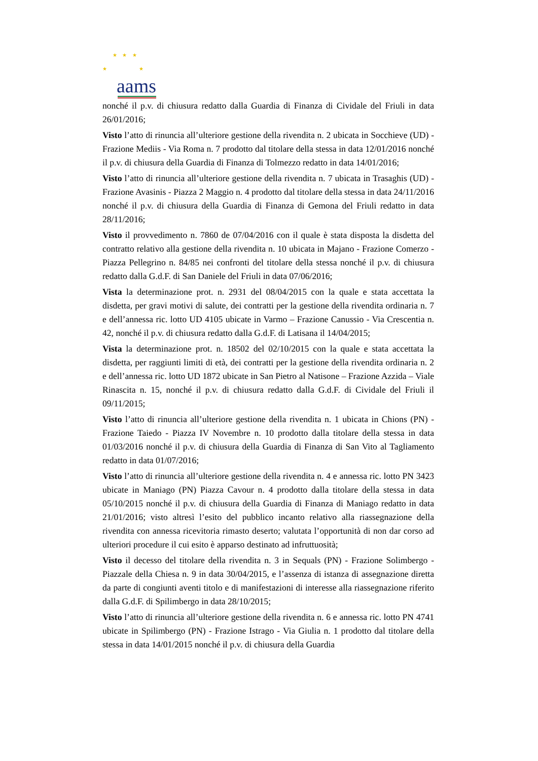★ ★ ★
★ ★
aams
nonché il p.v. di chiusura redatto dalla Guardia di Finanza di Cividale del Friuli in data 26/01/2016;
Visto l’atto di rinuncia all’ulteriore gestione della rivendita n. 2 ubicata in Socchieve (UD) - Frazione Mediis - Via Roma n. 7 prodotto dal titolare della stessa in data 12/01/2016 nonché il p.v. di chiusura della Guardia di Finanza di Tolmezzo redatto in data 14/01/2016;
Visto l’atto di rinuncia all’ulteriore gestione della rivendita n. 7 ubicata in Trasaghis (UD) - Frazione Avasinis - Piazza 2 Maggio n. 4 prodotto dal titolare della stessa in data 24/11/2016 nonché il p.v. di chiusura della Guardia di Finanza di Gemona del Friuli redatto in data 28/11/2016;
Visto il provvedimento n. 7860 de 07/04/2016 con il quale è stata disposta la disdetta del contratto relativo alla gestione della rivendita n. 10 ubicata in Majano - Frazione Comerzo - Piazza Pellegrino n. 84/85 nei confronti del titolare della stessa nonché il p.v. di chiusura redatto dalla G.d.F. di San Daniele del Friuli in data 07/06/2016;
Vista la determinazione prot. n. 2931 del 08/04/2015 con la quale e stata accettata la disdetta, per gravi motivi di salute, dei contratti per la gestione della rivendita ordinaria n. 7 e dell’annessa ric. lotto UD 4105 ubicate in Varmo – Frazione Canussio - Via Crescentia n. 42, nonché il p.v. di chiusura redatto dalla G.d.F. di Latisana il 14/04/2015;
Vista la determinazione prot. n. 18502 del 02/10/2015 con la quale e stata accettata la disdetta, per raggiunti limiti di età, dei contratti per la gestione della rivendita ordinaria n. 2 e dell’annessa ric. lotto UD 1872 ubicate in San Pietro al Natisone – Frazione Azzida – Viale Rinascita n. 15, nonché il p.v. di chiusura redatto dalla G.d.F. di Cividale del Friuli il 09/11/2015;
Visto l’atto di rinuncia all’ulteriore gestione della rivendita n. 1 ubicata in Chions (PN) - Frazione Taiedo - Piazza IV Novembre n. 10 prodotto dalla titolare della stessa in data 01/03/2016 nonché il p.v. di chiusura della Guardia di Finanza di San Vito al Tagliamento redatto in data 01/07/2016;
Visto l’atto di rinuncia all’ulteriore gestione della rivendita n. 4 e annessa ric. lotto PN 3423 ubicate in Maniago (PN) Piazza Cavour n. 4 prodotto dalla titolare della stessa in data 05/10/2015 nonché il p.v. di chiusura della Guardia di Finanza di Maniago redatto in data 21/01/2016; visto altresì l’esito del pubblico incanto relativo alla riassegnazione della rivendita con annessa ricevitoria rimasto deserto; valutata l’opportunità di non dar corso ad ulteriori procedure il cui esito è apparso destinato ad infruttuosità;
Visto il decesso del titolare della rivendita n. 3 in Sequals (PN) - Frazione Solimbergo - Piazzale della Chiesa n. 9 in data 30/04/2015, e l’assenza di istanza di assegnazione diretta da parte di congiunti aventi titolo e di manifestazioni di interesse alla riassegnazione riferito dalla G.d.F. di Spilimbergo in data 28/10/2015;
Visto l’atto di rinuncia all’ulteriore gestione della rivendita n. 6 e annessa ric. lotto PN 4741 ubicate in Spilimbergo (PN) - Frazione Istrago - Via Giulia n. 1 prodotto dal titolare della stessa in data 14/01/2015 nonché il p.v. di chiusura della Guardia